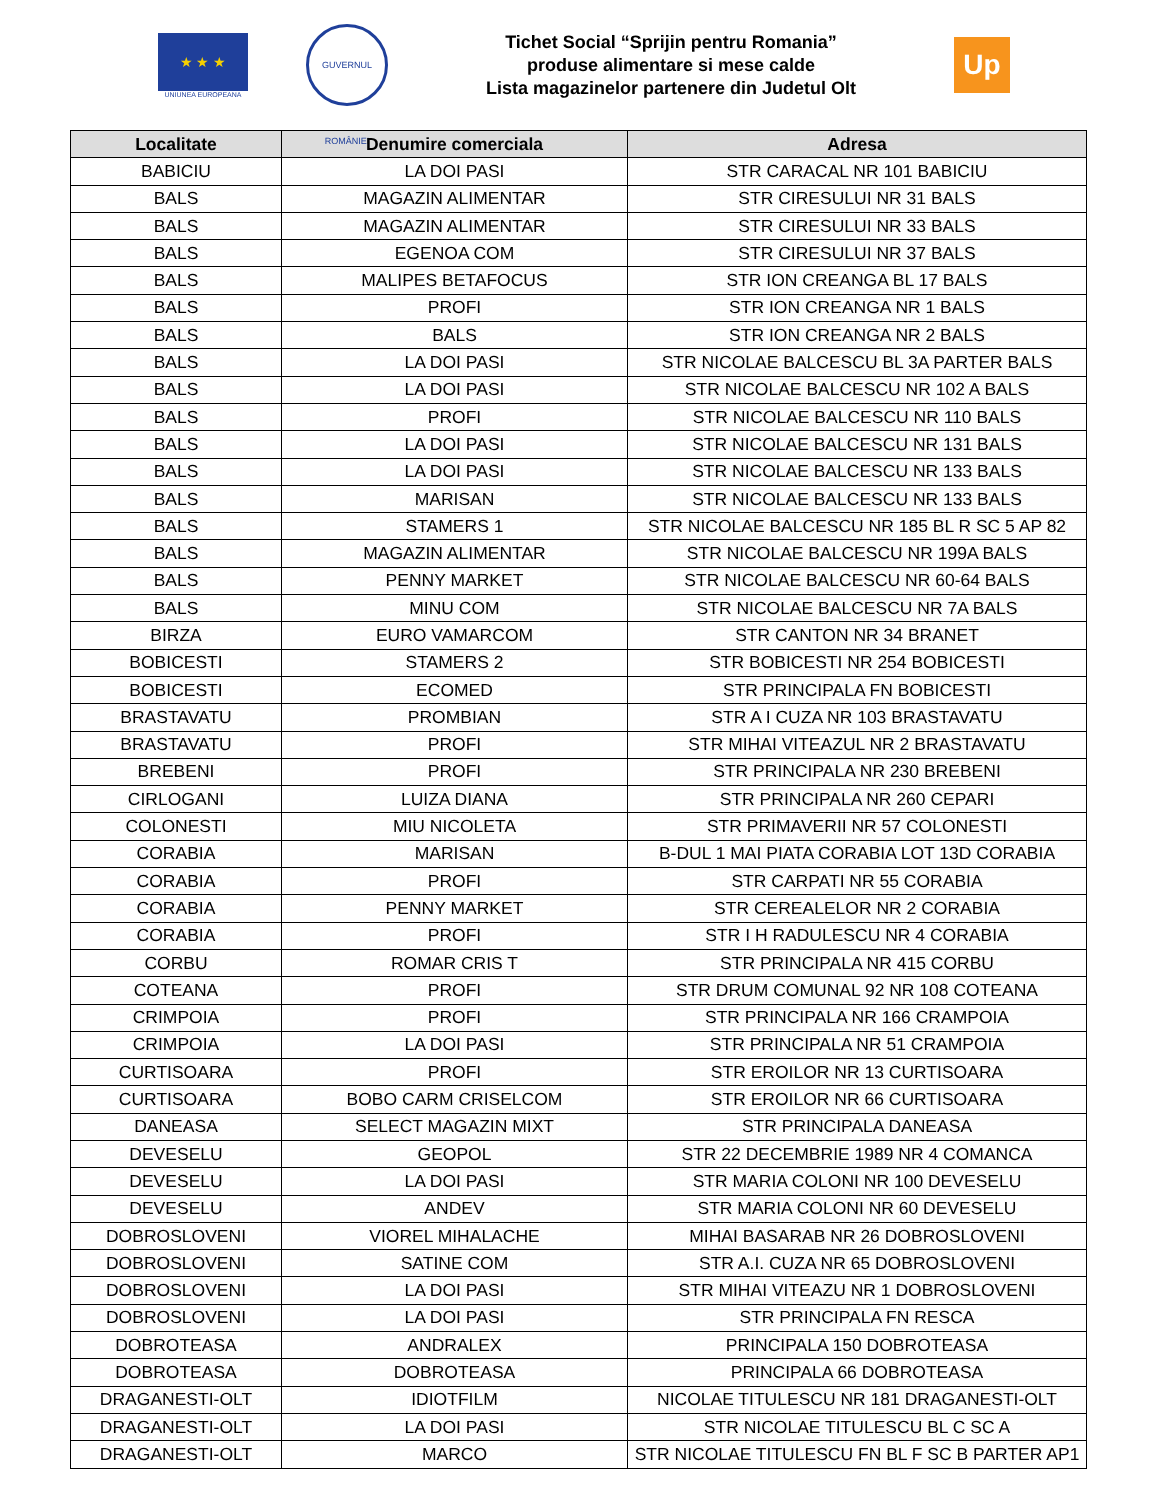★ ★ ★
UNIUNEA EUROPEANA
GUVERNUL ROMÂNIEI
Tichet Social “Sprijin pentru Romania”
produse alimentare si mese calde
Lista magazinelor partenere din Judetul Olt
Up
| Localitate | Denumire comerciala | Adresa |
| --- | --- | --- |
| BABICIU | LA DOI PASI | STR CARACAL NR 101 BABICIU |
| BALS | MAGAZIN ALIMENTAR | STR CIRESULUI NR 31 BALS |
| BALS | MAGAZIN ALIMENTAR | STR CIRESULUI NR 33 BALS |
| BALS | EGENOA COM | STR CIRESULUI NR 37 BALS |
| BALS | MALIPES BETAFOCUS | STR ION CREANGA BL 17 BALS |
| BALS | PROFI | STR ION CREANGA NR 1 BALS |
| BALS | BALS | STR ION CREANGA NR 2 BALS |
| BALS | LA DOI PASI | STR NICOLAE BALCESCU BL 3A PARTER BALS |
| BALS | LA DOI PASI | STR NICOLAE BALCESCU NR 102 A BALS |
| BALS | PROFI | STR NICOLAE BALCESCU NR 110 BALS |
| BALS | LA DOI PASI | STR NICOLAE BALCESCU NR 131 BALS |
| BALS | LA DOI PASI | STR NICOLAE BALCESCU NR 133 BALS |
| BALS | MARISAN | STR NICOLAE BALCESCU NR 133 BALS |
| BALS | STAMERS 1 | STR NICOLAE BALCESCU NR 185 BL R SC 5 AP 82 |
| BALS | MAGAZIN ALIMENTAR | STR NICOLAE BALCESCU NR 199A BALS |
| BALS | PENNY MARKET | STR NICOLAE BALCESCU NR 60-64 BALS |
| BALS | MINU COM | STR NICOLAE BALCESCU NR 7A BALS |
| BIRZA | EURO VAMARCOM | STR CANTON NR 34 BRANET |
| BOBICESTI | STAMERS 2 | STR BOBICESTI NR 254 BOBICESTI |
| BOBICESTI | ECOMED | STR PRINCIPALA FN BOBICESTI |
| BRASTAVATU | PROMBIAN | STR A I CUZA NR 103 BRASTAVATU |
| BRASTAVATU | PROFI | STR MIHAI VITEAZUL NR 2 BRASTAVATU |
| BREBENI | PROFI | STR PRINCIPALA NR 230 BREBENI |
| CIRLOGANI | LUIZA DIANA | STR PRINCIPALA NR 260 CEPARI |
| COLONESTI | MIU NICOLETA | STR PRIMAVERII NR 57 COLONESTI |
| CORABIA | MARISAN | B-DUL 1 MAI PIATA CORABIA LOT 13D CORABIA |
| CORABIA | PROFI | STR CARPATI NR 55 CORABIA |
| CORABIA | PENNY MARKET | STR CEREALELOR NR 2 CORABIA |
| CORABIA | PROFI | STR I H RADULESCU NR 4 CORABIA |
| CORBU | ROMAR CRIS T | STR PRINCIPALA NR 415 CORBU |
| COTEANA | PROFI | STR DRUM COMUNAL 92 NR 108 COTEANA |
| CRIMPOIA | PROFI | STR PRINCIPALA NR 166 CRAMPOIA |
| CRIMPOIA | LA DOI PASI | STR PRINCIPALA NR 51 CRAMPOIA |
| CURTISOARA | PROFI | STR EROILOR NR 13 CURTISOARA |
| CURTISOARA | BOBO CARM CRISELCOM | STR EROILOR NR 66 CURTISOARA |
| DANEASA | SELECT MAGAZIN MIXT | STR PRINCIPALA DANEASA |
| DEVESELU | GEOPOL | STR 22 DECEMBRIE 1989 NR 4 COMANCA |
| DEVESELU | LA DOI PASI | STR MARIA COLONI NR 100 DEVESELU |
| DEVESELU | ANDEV | STR MARIA COLONI NR 60 DEVESELU |
| DOBROSLOVENI | VIOREL MIHALACHE | MIHAI BASARAB NR 26 DOBROSLOVENI |
| DOBROSLOVENI | SATINE COM | STR A.I. CUZA NR 65 DOBROSLOVENI |
| DOBROSLOVENI | LA DOI PASI | STR MIHAI VITEAZU NR 1 DOBROSLOVENI |
| DOBROSLOVENI | LA DOI PASI | STR PRINCIPALA FN RESCA |
| DOBROTEASA | ANDRALEX | PRINCIPALA 150 DOBROTEASA |
| DOBROTEASA | DOBROTEASA | PRINCIPALA 66 DOBROTEASA |
| DRAGANESTI-OLT | IDIOTFILM | NICOLAE TITULESCU NR 181 DRAGANESTI-OLT |
| DRAGANESTI-OLT | LA DOI PASI | STR NICOLAE TITULESCU BL C SC A |
| DRAGANESTI-OLT | MARCO | STR NICOLAE TITULESCU FN BL F SC B PARTER AP1 |